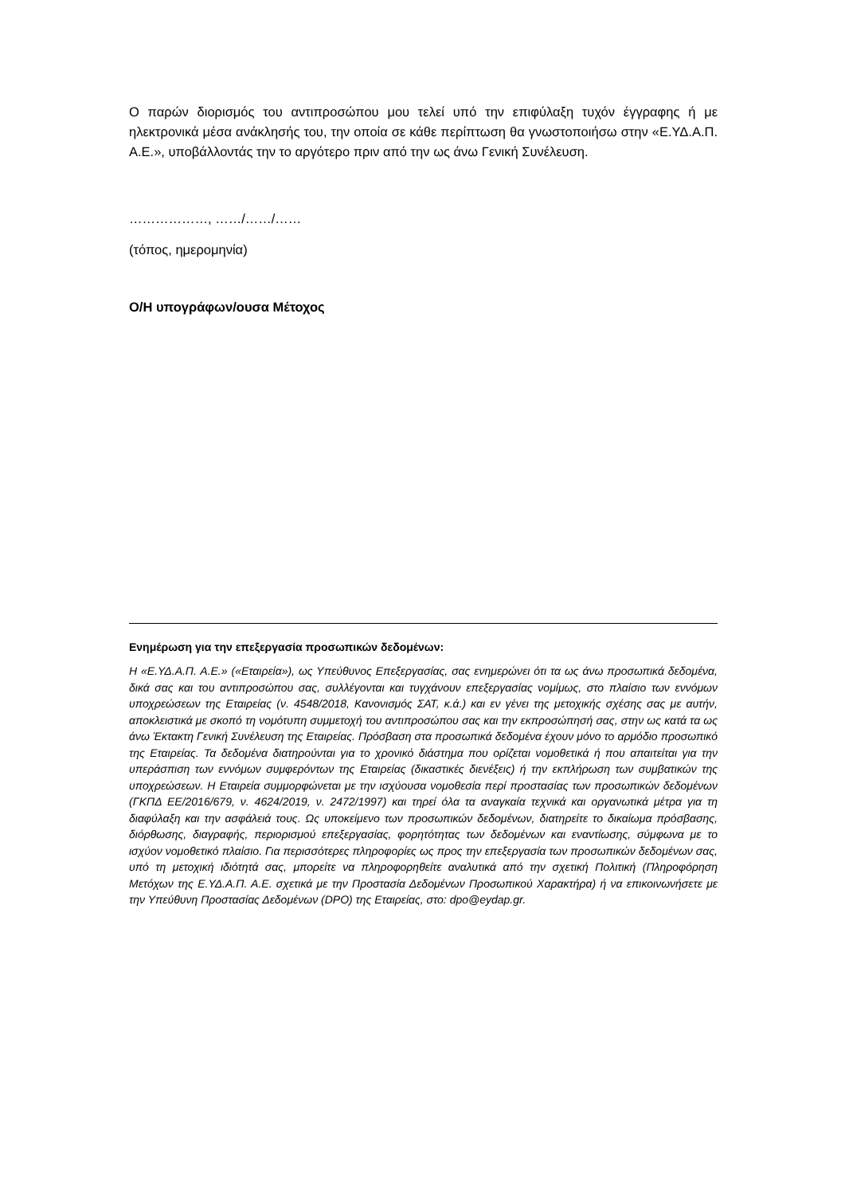Ο παρών διορισμός του αντιπροσώπου μου τελεί υπό την επιφύλαξη τυχόν έγγραφης ή με ηλεκτρονικά μέσα ανάκλησής του, την οποία σε κάθε περίπτωση θα γνωστοποιήσω στην «Ε.ΥΔ.Α.Π. Α.Ε.», υποβάλλοντάς την το αργότερο πριν από την ως άνω Γενική Συνέλευση.
………………, ……/……/……
(τόπος, ημερομηνία)
Ο/Η υπογράφων/ουσα Μέτοχος
Ενημέρωση για την επεξεργασία προσωπικών δεδομένων:
Η «Ε.ΥΔ.Α.Π. Α.Ε.» («Εταιρεία»), ως Υπεύθυνος Επεξεργασίας, σας ενημερώνει ότι τα ως άνω προσωπικά δεδομένα, δικά σας και του αντιπροσώπου σας, συλλέγονται και τυγχάνουν επεξεργασίας νομίμως, στο πλαίσιο των εννόμων υποχρεώσεων της Εταιρείας (ν. 4548/2018, Κανονισμός ΣΑΤ, κ.ά.) και εν γένει της μετοχικής σχέσης σας με αυτήν, αποκλειστικά με σκοπό τη νομότυπη συμμετοχή του αντιπροσώπου σας και την εκπροσώπησή σας, στην ως κατά τα ως άνω Έκτακτη Γενική Συνέλευση της Εταιρείας. Πρόσβαση στα προσωπικά δεδομένα έχουν μόνο το αρμόδιο προσωπικό της Εταιρείας. Τα δεδομένα διατηρούνται για το χρονικό διάστημα που ορίζεται νομοθετικά ή που απαιτείται για την υπεράσπιση των εννόμων συμφερόντων της Εταιρείας (δικαστικές διενέξεις) ή την εκπλήρωση των συμβατικών της υποχρεώσεων. Η Εταιρεία συμμορφώνεται με την ισχύουσα νομοθεσία περί προστασίας των προσωπικών δεδομένων (ΓΚΠΔ ΕΕ/2016/679, ν. 4624/2019, ν. 2472/1997) και τηρεί όλα τα αναγκαία τεχνικά και οργανωτικά μέτρα για τη διαφύλαξη και την ασφάλειά τους. Ως υποκείμενο των προσωπικών δεδομένων, διατηρείτε το δικαίωμα πρόσβασης, διόρθωσης, διαγραφής, περιορισμού επεξεργασίας, φορητότητας των δεδομένων και εναντίωσης, σύμφωνα με το ισχύον νομοθετικό πλαίσιο. Για περισσότερες πληροφορίες ως προς την επεξεργασία των προσωπικών δεδομένων σας, υπό τη μετοχική ιδιότητά σας, μπορείτε να πληροφορηθείτε αναλυτικά από την σχετική Πολιτική (Πληροφόρηση Μετόχων της Ε.ΥΔ.Α.Π. Α.Ε. σχετικά με την Προστασία Δεδομένων Προσωπικού Χαρακτήρα) ή να επικοινωνήσετε με την Υπεύθυνη Προστασίας Δεδομένων (DPO) της Εταιρείας, στο: dpo@eydap.gr.